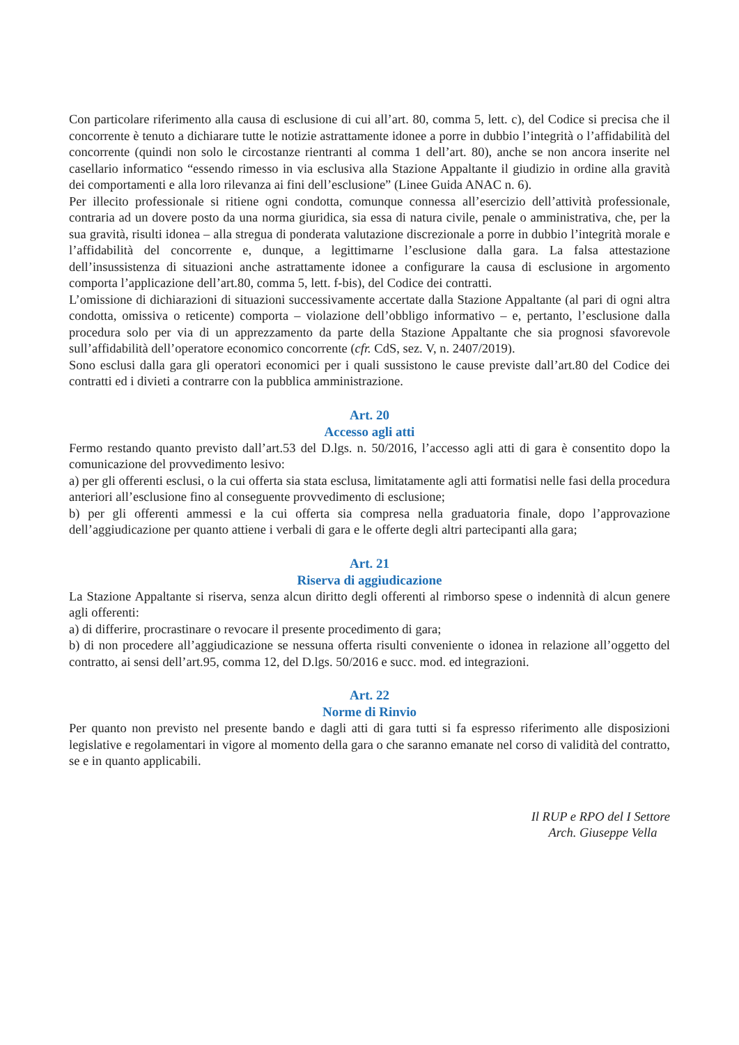Con particolare riferimento alla causa di esclusione di cui all’art. 80, comma 5, lett. c), del Codice si precisa che il concorrente è tenuto a dichiarare tutte le notizie astrattamente idonee a porre in dubbio l’integrità o l’affidabilità del concorrente (quindi non solo le circostanze rientranti al comma 1 dell’art. 80), anche se non ancora inserite nel casellario informatico “essendo rimesso in via esclusiva alla Stazione Appaltante il giudizio in ordine alla gravità dei comportamenti e alla loro rilevanza ai fini dell’esclusione” (Linee Guida ANAC n. 6).
Per illecito professionale si ritiene ogni condotta, comunque connessa all’esercizio dell’attività professionale, contraria ad un dovere posto da una norma giuridica, sia essa di natura civile, penale o amministrativa, che, per la sua gravità, risulti idonea – alla stregua di ponderata valutazione discrezionale a porre in dubbio l’integrità morale e l’affidabilità del concorrente e, dunque, a legittimarne l’esclusione dalla gara. La falsa attestazione dell’insussistenza di situazioni anche astrattamente idonee a configurare la causa di esclusione in argomento comporta l’applicazione dell’art.80, comma 5, lett. f-bis), del Codice dei contratti.
L’omissione di dichiarazioni di situazioni successivamente accertate dalla Stazione Appaltante (al pari di ogni altra condotta, omissiva o reticente) comporta – violazione dell’obbligo informativo – e, pertanto, l’esclusione dalla procedura solo per via di un apprezzamento da parte della Stazione Appaltante che sia prognosi sfavorevole sull’affidabilità dell’operatore economico concorrente (cfr. CdS, sez. V, n. 2407/2019).
Sono esclusi dalla gara gli operatori economici per i quali sussistono le cause previste dall’art.80 del Codice dei contratti ed i divieti a contrarre con la pubblica amministrazione.
Art. 20
Accesso agli atti
Fermo restando quanto previsto dall’art.53 del D.lgs. n. 50/2016, l’accesso agli atti di gara è consentito dopo la comunicazione del provvedimento lesivo:
a) per gli offerenti esclusi, o la cui offerta sia stata esclusa, limitatamente agli atti formatisi nelle fasi della procedura anteriori all’esclusione fino al conseguente provvedimento di esclusione;
b) per gli offerenti ammessi e la cui offerta sia compresa nella graduatoria finale, dopo l’approvazione dell’aggiudicazione per quanto attiene i verbali di gara e le offerte degli altri partecipanti alla gara;
Art. 21
Riserva di aggiudicazione
La Stazione Appaltante si riserva, senza alcun diritto degli offerenti al rimborso spese o indennità di alcun genere agli offerenti:
a) di differire, procrastinare o revocare il presente procedimento di gara;
b) di non procedere all’aggiudicazione se nessuna offerta risulti conveniente o idonea in relazione all’oggetto del contratto, ai sensi dell’art.95, comma 12, del D.lgs. 50/2016 e succ. mod. ed integrazioni.
Art. 22
Norme di Rinvio
Per quanto non previsto nel presente bando e dagli atti di gara tutti si fa espresso riferimento alle disposizioni legislative e regolamentari in vigore al momento della gara o che saranno emanate nel corso di validità del contratto, se e in quanto applicabili.
Il RUP e RPO del I Settore
Arch. Giuseppe Vella